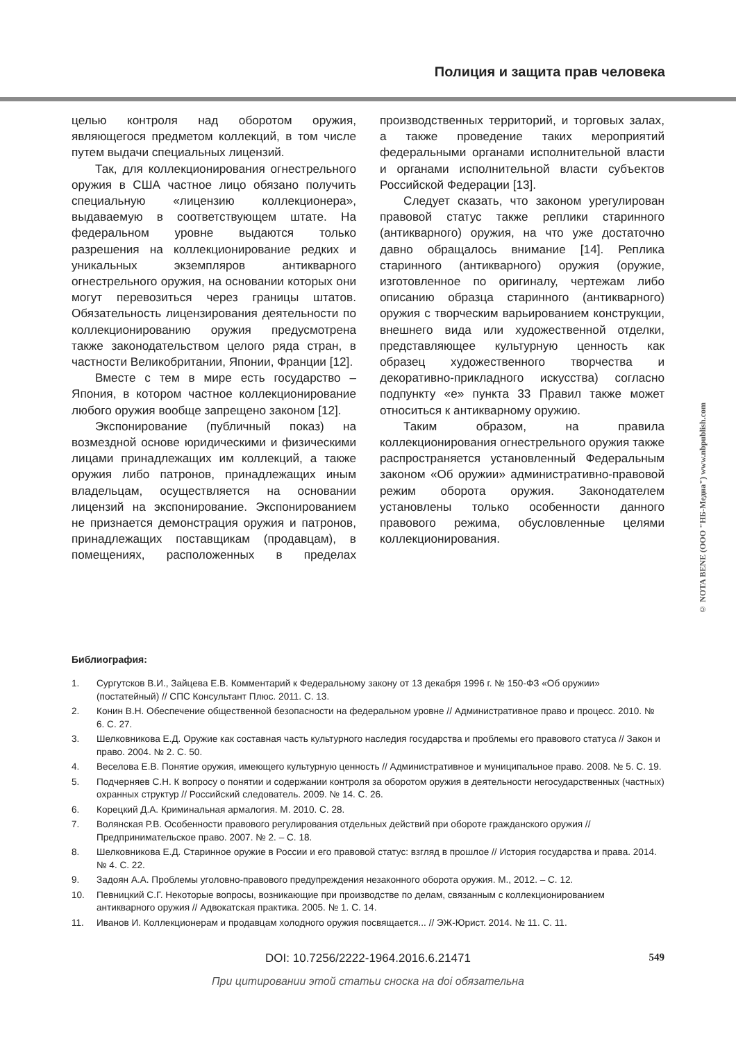Полиция и защита прав человека
целью контроля над оборотом оружия, являющегося предметом коллекций, в том числе путем выдачи специальных лицензий.
Так, для коллекционирования огнестрельного оружия в США частное лицо обязано получить специальную «лицензию коллекционера», выдаваемую в соответствующем штате. На федеральном уровне выдаются только разрешения на коллекционирование редких и уникальных экземпляров антикварного огнестрельного оружия, на основании которых они могут перевозиться через границы штатов. Обязательность лицензирования деятельности по коллекционированию оружия предусмотрена также законодательством целого ряда стран, в частности Великобритании, Японии, Франции [12].
Вместе с тем в мире есть государство – Япония, в котором частное коллекционирование любого оружия вообще запрещено законом [12].
Экспонирование (публичный показ) на возмездной основе юридическими и физическими лицами принадлежащих им коллекций, а также оружия либо патронов, принадлежащих иным владельцам, осуществляется на основании лицензий на экспонирование. Экспонированием не признается демонстрация оружия и патронов, принадлежащих поставщикам (продавцам), в помещениях, расположенных в пределах производственных территорий, и торговых залах, а также проведение таких мероприятий федеральными органами исполнительной власти и органами исполнительной власти субъектов Российской Федерации [13].
Следует сказать, что законом урегулирован правовой статус также реплики старинного (антикварного) оружия, на что уже достаточно давно обращалось внимание [14]. Реплика старинного (антикварного) оружия (оружие, изготовленное по оригиналу, чертежам либо описанию образца старинного (антикварного) оружия с творческим варьированием конструкции, внешнего вида или художественной отделки, представляющее культурную ценность как образец художественного творчества и декоративно-прикладного искусства) согласно подпункту «е» пункта 33 Правил также может относиться к антикварному оружию.
Таким образом, на правила коллекционирования огнестрельного оружия также распространяется установленный Федеральным законом «Об оружии» административно-правовой режим оборота оружия. Законодателем установлены только особенности данного правового режима, обусловленные целями коллекционирования.
Библиография:
1. Сургутсков В.И., Зайцева Е.В. Комментарий к Федеральному закону от 13 декабря 1996 г. № 150-ФЗ «Об оружии» (постатейный) // СПС Консультант Плюс. 2011. С. 13.
2. Конин В.Н. Обеспечение общественной безопасности на федеральном уровне // Административное право и процесс. 2010. № 6. С. 27.
3. Шелковникова Е.Д. Оружие как составная часть культурного наследия государства и проблемы его правового статуса // Закон и право. 2004. № 2. С. 50.
4. Веселова Е.В. Понятие оружия, имеющего культурную ценность // Административное и муниципальное право. 2008. № 5. С. 19.
5. Подчерняев С.Н. К вопросу о понятии и содержании контроля за оборотом оружия в деятельности негосударственных (частных) охранных структур // Российский следователь. 2009. № 14. С. 26.
6. Корецкий Д.А. Криминальная армалогия. М. 2010. С. 28.
7. Волянская Р.В. Особенности правового регулирования отдельных действий при обороте гражданского оружия // Предпринимательское право. 2007. № 2. – С. 18.
8. Шелковникова Е.Д. Старинное оружие в России и его правовой статус: взгляд в прошлое // История государства и права. 2014. № 4. С. 22.
9. Задоян А.А. Проблемы уголовно-правового предупреждения незаконного оборота оружия. М., 2012. – С. 12.
10. Певницкий С.Г. Некоторые вопросы, возникающие при производстве по делам, связанным с коллекционированием антикварного оружия // Адвокатская практика. 2005. № 1. С. 14.
11. Иванов И. Коллекционерам и продавцам холодного оружия посвящается... // ЭЖ-Юрист. 2014. № 11. С. 11.
DOI: 10.7256/2222-1964.2016.6.21471 549
При цитировании этой статьи сноска на doi обязательна
© NOTA BENE (ООО "НБ-Медиа") www.nbpublish.com